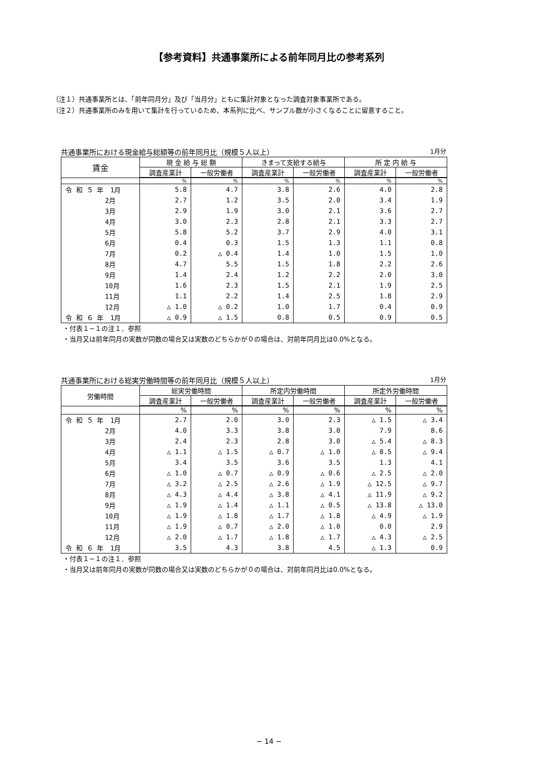【参考資料】共通事業所による前年同月比の参考系列
（注１）共通事業所とは、「前年同月分」及び「当月分」ともに集計対象となった調査対象事業所である。
（注２）共通事業所のみを用いて集計を行っているため、本系列に比べ、サンプル数が小さくなることに留意すること。
共通事業所における現金給与総額等の前年同月比（規模５人以上） 1月分
| 賃金 | 現 金 給 与 総 額 | | きまって支給する給与 | | 所 定 内 給 与 | |
| --- | --- | --- | --- | --- | --- | --- |
| | 調査産業計 | 一般労働者 | 調査産業計 | 一般労働者 | 調査産業計 | 一般労働者 |
| | % | % | % | % | % | % |
| 令 和 ５ 年 1月 | 5.8 | 4.7 | 3.8 | 2.6 | 4.0 | 2.8 |
| 2月 | 2.7 | 1.2 | 3.5 | 2.0 | 3.4 | 1.9 |
| 3月 | 2.9 | 1.9 | 3.0 | 2.1 | 3.6 | 2.7 |
| 4月 | 3.0 | 2.3 | 2.8 | 2.1 | 3.3 | 2.7 |
| 5月 | 5.8 | 5.2 | 3.7 | 2.9 | 4.0 | 3.1 |
| 6月 | 0.4 | 0.3 | 1.5 | 1.3 | 1.1 | 0.8 |
| 7月 | 0.2 | △ 0.4 | 1.4 | 1.0 | 1.5 | 1.0 |
| 8月 | 4.7 | 5.5 | 1.5 | 1.8 | 2.2 | 2.6 |
| 9月 | 1.4 | 2.4 | 1.2 | 2.2 | 2.0 | 3.0 |
| 10月 | 1.6 | 2.3 | 1.5 | 2.1 | 1.9 | 2.5 |
| 11月 | 1.1 | 2.2 | 1.4 | 2.5 | 1.8 | 2.9 |
| 12月 | △ 1.0 | △ 0.2 | 1.0 | 1.7 | 0.4 | 0.9 |
| 令 和 ６ 年 1月 | △ 0.9 | △ 1.5 | 0.8 | 0.5 | 0.9 | 0.5 |
・付表１−１の注１．参照
・当月又は前年同月の実数が同数の場合又は実数のどちらかが０の場合は、対前年同月比は0.0%となる。
共通事業所における総実労働時間等の前年同月比（規模５人以上） 1月分
| 労働時間 | 総実労働時間 | | 所定内労働時間 | | 所定外労働時間 | |
| --- | --- | --- | --- | --- | --- | --- |
| | 調査産業計 | 一般労働者 | 調査産業計 | 一般労働者 | 調査産業計 | 一般労働者 |
| | % | % | % | % | % | % |
| 令 和 ５ 年 1月 | 2.7 | 2.0 | 3.0 | 2.3 | △ 1.5 | △ 3.4 |
| 2月 | 4.0 | 3.3 | 3.8 | 3.0 | 7.9 | 8.6 |
| 3月 | 2.4 | 2.3 | 2.8 | 3.0 | △ 5.4 | △ 8.3 |
| 4月 | △ 1.1 | △ 1.5 | △ 0.7 | △ 1.0 | △ 8.5 | △ 9.4 |
| 5月 | 3.4 | 3.5 | 3.6 | 3.5 | 1.3 | 4.1 |
| 6月 | △ 1.0 | △ 0.7 | △ 0.9 | △ 0.6 | △ 2.5 | △ 2.0 |
| 7月 | △ 3.2 | △ 2.5 | △ 2.6 | △ 1.9 | △ 12.5 | △ 9.7 |
| 8月 | △ 4.3 | △ 4.4 | △ 3.8 | △ 4.1 | △ 11.9 | △ 9.2 |
| 9月 | △ 1.9 | △ 1.4 | △ 1.1 | △ 0.5 | △ 13.8 | △ 13.0 |
| 10月 | △ 1.9 | △ 1.8 | △ 1.7 | △ 1.8 | △ 4.9 | △ 1.9 |
| 11月 | △ 1.9 | △ 0.7 | △ 2.0 | △ 1.0 | 0.0 | 2.9 |
| 12月 | △ 2.0 | △ 1.7 | △ 1.8 | △ 1.7 | △ 4.3 | △ 2.5 |
| 令 和 ６ 年 1月 | 3.5 | 4.3 | 3.8 | 4.5 | △ 1.3 | 0.9 |
・付表１−１の注１．参照
・当月又は前年同月の実数が同数の場合又は実数のどちらかが０の場合は、対前年同月比は0.0%となる。
− 14 −